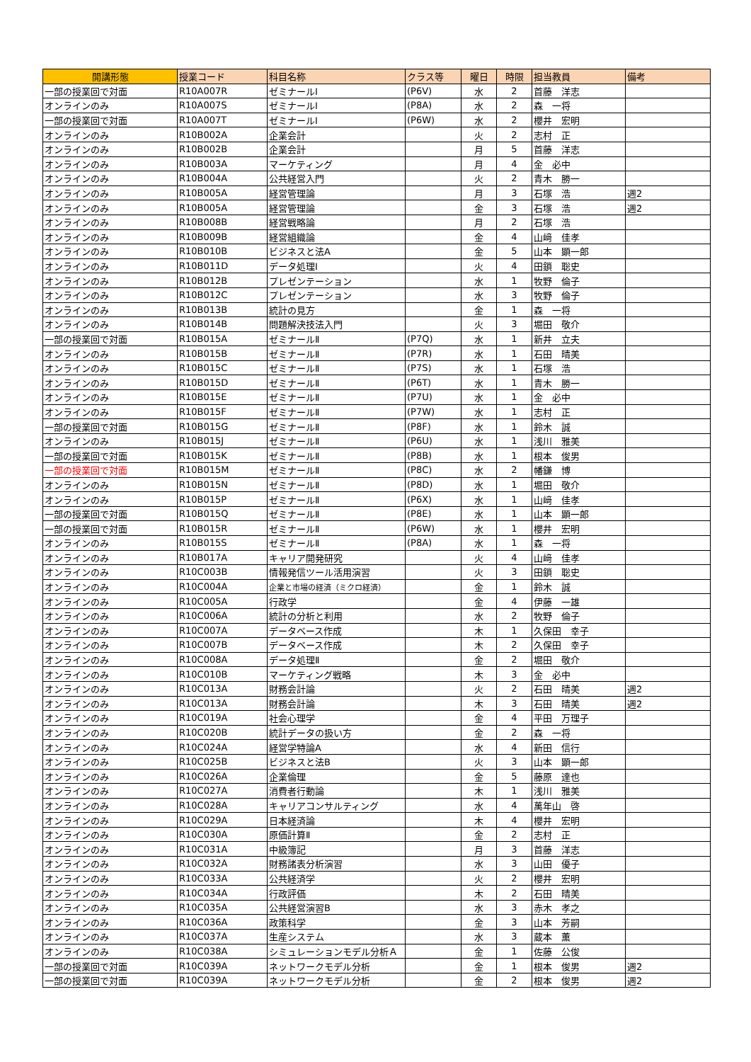| 開講形態 | 授業コード | 科目名称 | クラス等 | 曜日 | 時限 | 担当教員 | 備考 |
| --- | --- | --- | --- | --- | --- | --- | --- |
| 一部の授業回で対面 | R10A007R | ゼミナールⅠ | (P6V) | 水 | 2 | 首藤 洋志 | |
| オンラインのみ | R10A007S | ゼミナールⅠ | (P8A) | 水 | 2 | 森 一将 | |
| 一部の授業回で対面 | R10A007T | ゼミナールⅠ | (P6W) | 水 | 2 | 櫻井 宏明 | |
| オンラインのみ | R10B002A | 企業会計 | | 火 | 2 | 志村 正 | |
| オンラインのみ | R10B002B | 企業会計 | | 月 | 5 | 首藤 洋志 | |
| オンラインのみ | R10B003A | マーケティング | | 月 | 4 | 金 必中 | |
| オンラインのみ | R10B004A | 公共経営入門 | | 火 | 2 | 青木 勝一 | |
| オンラインのみ | R10B005A | 経営管理論 | | 月 | 3 | 石塚 浩 | 週2 |
| オンラインのみ | R10B005A | 経営管理論 | | 金 | 3 | 石塚 浩 | 週2 |
| オンラインのみ | R10B008B | 経営戦略論 | | 月 | 2 | 石塚 浩 | |
| オンラインのみ | R10B009B | 経営組織論 | | 金 | 4 | 山﨑 佳孝 | |
| オンラインのみ | R10B010B | ビジネスと法A | | 金 | 5 | 山本 顕一郎 | |
| オンラインのみ | R10B011D | データ処理Ⅰ | | 火 | 4 | 田鎖 聡史 | |
| オンラインのみ | R10B012B | プレゼンテーション | | 水 | 1 | 牧野 倫子 | |
| オンラインのみ | R10B012C | プレゼンテーション | | 水 | 3 | 牧野 倫子 | |
| オンラインのみ | R10B013B | 統計の見方 | | 金 | 1 | 森 一将 | |
| オンラインのみ | R10B014B | 問題解決技法入門 | | 火 | 3 | 堀田 敬介 | |
| 一部の授業回で対面 | R10B015A | ゼミナールⅡ | (P7Q) | 水 | 1 | 新井 立夫 | |
| オンラインのみ | R10B015B | ゼミナールⅡ | (P7R) | 水 | 1 | 石田 晴美 | |
| オンラインのみ | R10B015C | ゼミナールⅡ | (P7S) | 水 | 1 | 石塚 浩 | |
| オンラインのみ | R10B015D | ゼミナールⅡ | (P6T) | 水 | 1 | 青木 勝一 | |
| オンラインのみ | R10B015E | ゼミナールⅡ | (P7U) | 水 | 1 | 金 必中 | |
| オンラインのみ | R10B015F | ゼミナールⅡ | (P7W) | 水 | 1 | 志村 正 | |
| 一部の授業回で対面 | R10B015G | ゼミナールⅡ | (P8F) | 水 | 1 | 鈴木 誠 | |
| オンラインのみ | R10B015J | ゼミナールⅡ | (P6U) | 水 | 1 | 浅川 雅美 | |
| 一部の授業回で対面 | R10B015K | ゼミナールⅡ | (P8B) | 水 | 1 | 根本 俊男 | |
| 一部の授業回で対面 | R10B015M | ゼミナールⅡ | (P8C) | 水 | 2 | 幡鎌 博 | |
| オンラインのみ | R10B015N | ゼミナールⅡ | (P8D) | 水 | 1 | 堀田 敬介 | |
| オンラインのみ | R10B015P | ゼミナールⅡ | (P6X) | 水 | 1 | 山﨑 佳孝 | |
| 一部の授業回で対面 | R10B015Q | ゼミナールⅡ | (P8E) | 水 | 1 | 山本 顕一郎 | |
| 一部の授業回で対面 | R10B015R | ゼミナールⅡ | (P6W) | 水 | 1 | 櫻井 宏明 | |
| オンラインのみ | R10B015S | ゼミナールⅡ | (P8A) | 水 | 1 | 森 一将 | |
| オンラインのみ | R10B017A | キャリア開発研究 | | 火 | 4 | 山﨑 佳孝 | |
| オンラインのみ | R10C003B | 情報発信ツール活用演習 | | 火 | 3 | 田鎖 聡史 | |
| オンラインのみ | R10C004A | 企業と市場の経済（ミクロ経済） | | 金 | 1 | 鈴木 誠 | |
| オンラインのみ | R10C005A | 行政学 | | 金 | 4 | 伊藤 一雄 | |
| オンラインのみ | R10C006A | 統計の分析と利用 | | 水 | 2 | 牧野 倫子 | |
| オンラインのみ | R10C007A | データベース作成 | | 木 | 1 | 久保田 幸子 | |
| オンラインのみ | R10C007B | データベース作成 | | 木 | 2 | 久保田 幸子 | |
| オンラインのみ | R10C008A | データ処理Ⅱ | | 金 | 2 | 堀田 敬介 | |
| オンラインのみ | R10C010B | マーケティング戦略 | | 木 | 3 | 金 必中 | |
| オンラインのみ | R10C013A | 財務会計論 | | 火 | 2 | 石田 晴美 | 週2 |
| オンラインのみ | R10C013A | 財務会計論 | | 木 | 3 | 石田 晴美 | 週2 |
| オンラインのみ | R10C019A | 社会心理学 | | 金 | 4 | 平田 万理子 | |
| オンラインのみ | R10C020B | 統計データの扱い方 | | 金 | 2 | 森 一将 | |
| オンラインのみ | R10C024A | 経営学特論A | | 水 | 4 | 新田 信行 | |
| オンラインのみ | R10C025B | ビジネスと法B | | 火 | 3 | 山本 顕一郎 | |
| オンラインのみ | R10C026A | 企業倫理 | | 金 | 5 | 藤原 達也 | |
| オンラインのみ | R10C027A | 消費者行動論 | | 木 | 1 | 浅川 雅美 | |
| オンラインのみ | R10C028A | キャリアコンサルティング | | 水 | 4 | 萬年山 啓 | |
| オンラインのみ | R10C029A | 日本経済論 | | 木 | 4 | 櫻井 宏明 | |
| オンラインのみ | R10C030A | 原価計算Ⅱ | | 金 | 2 | 志村 正 | |
| オンラインのみ | R10C031A | 中級簿記 | | 月 | 3 | 首藤 洋志 | |
| オンラインのみ | R10C032A | 財務諸表分析演習 | | 水 | 3 | 山田 優子 | |
| オンラインのみ | R10C033A | 公共経済学 | | 火 | 2 | 櫻井 宏明 | |
| オンラインのみ | R10C034A | 行政評価 | | 木 | 2 | 石田 晴美 | |
| オンラインのみ | R10C035A | 公共経営演習B | | 水 | 3 | 赤木 孝之 | |
| オンラインのみ | R10C036A | 政策科学 | | 金 | 3 | 山本 芳嗣 | |
| オンラインのみ | R10C037A | 生産システム | | 水 | 3 | 蔵本 薫 | |
| オンラインのみ | R10C038A | シミュレーションモデル分析Ａ | | 金 | 1 | 佐藤 公俊 | |
| 一部の授業回で対面 | R10C039A | ネットワークモデル分析 | | 金 | 1 | 根本 俊男 | 週2 |
| 一部の授業回で対面 | R10C039A | ネットワークモデル分析 | | 金 | 2 | 根本 俊男 | 週2 |